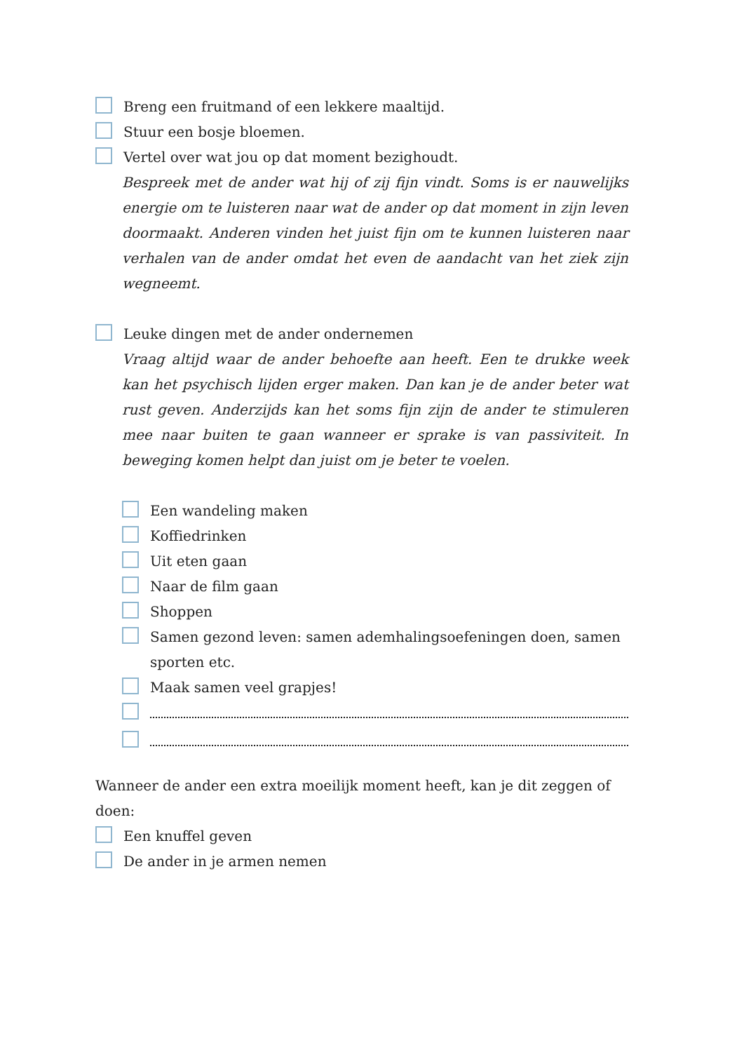Breng een fruitmand of een lekkere maaltijd.
Stuur een bosje bloemen.
Vertel over wat jou op dat moment bezighoudt.
Bespreek met de ander wat hij of zij fijn vindt. Soms is er nauwelijks energie om te luisteren naar wat de ander op dat moment in zijn leven doormaakt. Anderen vinden het juist fijn om te kunnen luisteren naar verhalen van de ander omdat het even de aandacht van het ziek zijn wegneemt.
Leuke dingen met de ander ondernemen
Vraag altijd waar de ander behoefte aan heeft. Een te drukke week kan het psychisch lijden erger maken. Dan kan je de ander beter wat rust geven. Anderzijds kan het soms fijn zijn de ander te stimuleren mee naar buiten te gaan wanneer er sprake is van passiviteit. In beweging komen helpt dan juist om je beter te voelen.
Een wandeling maken
Koffiedrinken
Uit eten gaan
Naar de film gaan
Shoppen
Samen gezond leven: samen ademhalingsoefeningen doen, samen sporten etc.
Maak samen veel grapjes!
Wanneer de ander een extra moeilijk moment heeft, kan je dit zeggen of doen:
Een knuffel geven
De ander in je armen nemen